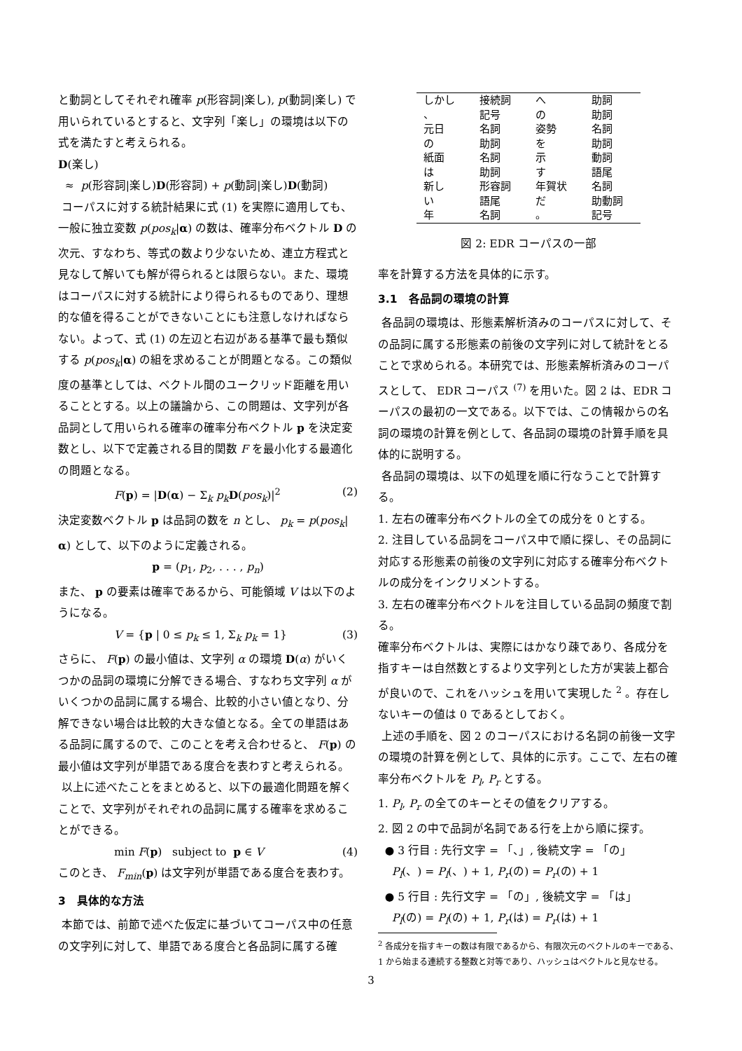と動詞としてそれぞれ確率 p(形容詞|楽し), p(動詞|楽し) で用いられているとすると、文字列「楽し」の環境は以下の式を満たすと考えられる。
D(楽し)
≈ p(形容詞|楽し)D(形容詞) + p(動詞|楽し)D(動詞)
コーパスに対する統計結果に式 (1) を実際に適用しても、一般に独立変数 p(pos<sub>k</sub>|α) の数は、確率分布ベクトル D の次元、すなわち、等式の数より少ないため、連立方程式と見なして解いても解が得られるとは限らない。また、環境はコーパスに対する統計により得られるものであり、理想的な値を得ることができないことにも注意しなければならない。よって、式 (1) の左辺と右辺がある基準で最も類似する p(pos<sub>k</sub>|α) の組を求めることが問題となる。この類似度の基準としては、ベクトル間のユークリッド距離を用いることとする。以上の議論から、この問題は、文字列が各品詞として用いられる確率の確率分布ベクトル p を決定変数とし、以下で定義される目的関数 F を最小化する最適化の問題となる。
F(p) = |D(α) − Σ<sub>k</sub> p<sub>k</sub> D(pos<sub>k</sub>)|<sup>2</sup> (2)
決定変数ベクトル p は品詞の数を n とし、 p<sub>k</sub> = p(pos<sub>k</sub>|α) として、以下のように定義される。
p = (p<sub>1</sub>, p<sub>2</sub>, . . . , p<sub>n</sub>)
また、 p の要素は確率であるから、可能領域 V は以下のようになる。
V = {p | 0 ≤ p<sub>k</sub> ≤ 1, Σ<sub>k</sub> p<sub>k</sub> = 1} (3)
さらに、 F(p) の最小値は、文字列 α の環境 D(α) がいくつかの品詞の環境に分解できる場合、すなわち文字列 α がいくつかの品詞に属する場合、比較的小さい値となり、分解できない場合は比較的大きな値となる。全ての単語はある品詞に属するので、このことを考え合わせると、 F(p) の最小値は文字列が単語である度合を表わすと考えられる。
以上に述べたことをまとめると、以下の最適化問題を解くことで、文字列がそれぞれの品詞に属する確率を求めることができる。
min F(p) subject to p ∈ V (4)
このとき、 F<sub>min</sub>(p) は文字列が単語である度合を表わす。
3 具体的な方法
本節では、前節で述べた仮定に基づいてコーパス中の任意の文字列に対して、単語である度合と各品詞に属する確
| しかし | 接続詞 | へ | 助詞 |
| 、 | 記号 | の | 助詞 |
| 元日 | 名詞 | 姿勢 | 名詞 |
| の | 助詞 | を | 助詞 |
| 紙面 | 名詞 | 示 | 動詞 |
| は | 助詞 | す | 語尾 |
| 新し | 形容詞 | 年賀状 | 名詞 |
| い | 語尾 | だ | 助動詞 |
| 年 | 名詞 | 。 | 記号 |
図 2: EDR コーパスの一部
率を計算する方法を具体的に示す。
3.1 各品詞の環境の計算
各品詞の環境は、形態素解析済みのコーパスに対して、その品詞に属する形態素の前後の文字列に対して統計をとることで求められる。本研究では、形態素解析済みのコーパスとして、 EDR コーパス <sup>(7)</sup> を用いた。図 2 は、EDR コーパスの最初の一文である。以下では、この情報からの名詞の環境の計算を例として、各品詞の環境の計算手順を具体的に説明する。
各品詞の環境は、以下の処理を順に行なうことで計算する。
1. 左右の確率分布ベクトルの全ての成分を 0 とする。
2. 注目している品詞をコーパス中で順に探し、その品詞に対応する形態素の前後の文字列に対応する確率分布ベクトルの成分をインクリメントする。
3. 左右の確率分布ベクトルを注目している品詞の頻度で割る。
確率分布ベクトルは、実際にはかなり疎であり、各成分を指すキーは自然数とするより文字列とした方が実装上都合が良いので、これをハッシュを用いて実現した <sup>2</sup> 。存在しないキーの値は 0 であるとしておく。
上述の手順を、図 2 のコーパスにおける名詞の前後一文字の環境の計算を例として、具体的に示す。ここで、左右の確率分布ベクトルを P<sub>l</sub>, P<sub>r</sub> とする。
1. P<sub>l</sub>, P<sub>r</sub> の全てのキーとその値をクリアする。
2. 図 2 の中で品詞が名詞である行を上から順に探す。
● 3 行目 : 先行文字 = 「、」, 後続文字 = 「の」
P<sub>l</sub>(、) = P<sub>l</sub>(、) + 1, P<sub>r</sub>(の) = P<sub>r</sub>(の) + 1
● 5 行目 : 先行文字 = 「の」, 後続文字 = 「は」
P<sub>l</sub>(の) = P<sub>l</sub>(の) + 1, P<sub>r</sub>(は) = P<sub>r</sub>(は) + 1
<sup>2</sup> 各成分を指すキーの数は有限であるから、有限次元のベクトルのキーである、1 から始まる連続する整数と対等であり、ハッシュはベクトルと見なせる。
3